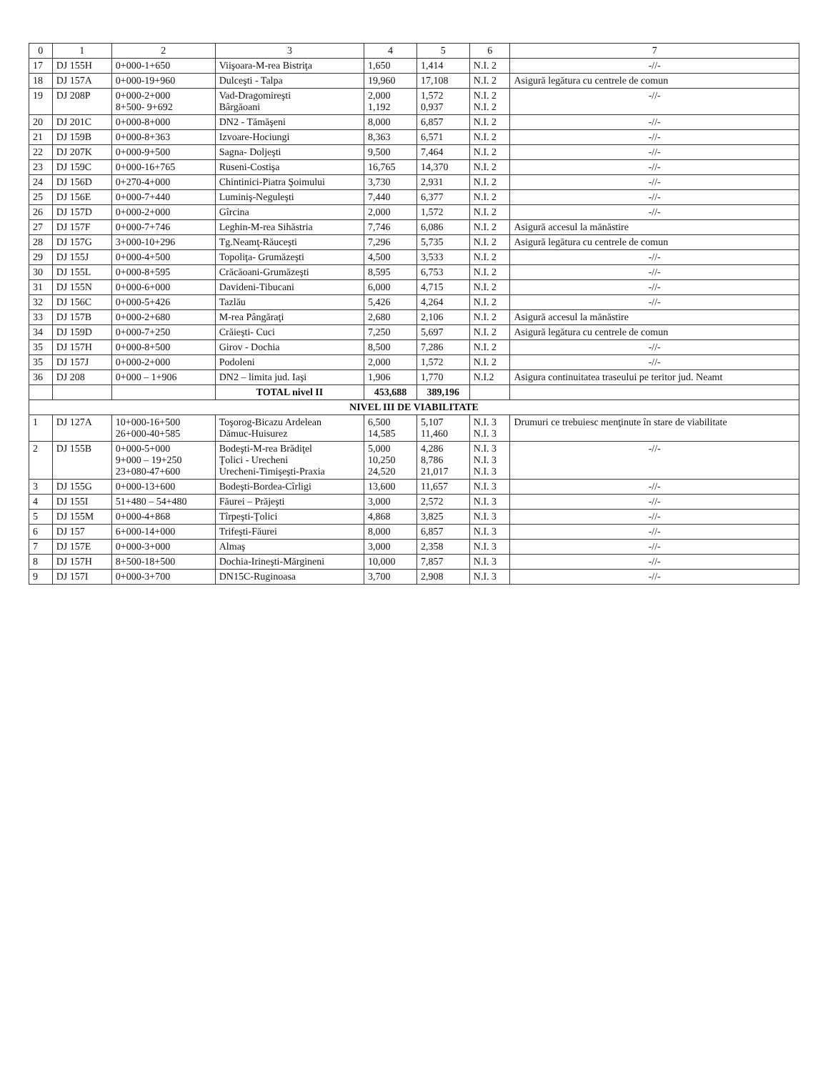| 0 | 1 | 2 | 3 | 4 | 5 | 6 | 7 |
| --- | --- | --- | --- | --- | --- | --- | --- |
| 17 | DJ 155H | 0+000-1+650 | Viişoara-M-rea Bistriţa | 1,650 | 1,414 | N.I. 2 | -//- |
| 18 | DJ 157A | 0+000-19+960 | Dulceşti - Talpa | 19,960 | 17,108 | N.I. 2 | Asigură legătura cu centrele de comun |
| 19 | DJ 208P | 0+000-2+000 8+500- 9+692 | Vad-Dragomireşti Bârgăoani | 2,000 1,192 | 1,572 0,937 | N.I. 2 N.I. 2 | -//- |
| 20 | DJ 201C | 0+000-8+000 | DN2 - Tămăşeni | 8,000 | 6,857 | N.I. 2 | -//- |
| 21 | DJ 159B | 0+000-8+363 | Izvoare-Hociungi | 8,363 | 6,571 | N.I. 2 | -//- |
| 22 | DJ 207K | 0+000-9+500 | Sagna- Doljeşti | 9,500 | 7,464 | N.I. 2 | -//- |
| 23 | DJ 159C | 0+000-16+765 | Ruseni-Costişa | 16,765 | 14,370 | N.I. 2 | -//- |
| 24 | DJ 156D | 0+270-4+000 | Chintinici-Piatra Şoimului | 3,730 | 2,931 | N.I. 2 | -//- |
| 25 | DJ 156E | 0+000-7+440 | Luminiş-Neguleşti | 7,440 | 6,377 | N.I. 2 | -//- |
| 26 | DJ 157D | 0+000-2+000 | Gîrcina | 2,000 | 1,572 | N.I. 2 | -//- |
| 27 | DJ 157F | 0+000-7+746 | Leghin-M-rea Sihăstria | 7,746 | 6,086 | N.I. 2 | Asigură accesul la mănăstire |
| 28 | DJ 157G | 3+000-10+296 | Tg.Neamţ-Răuceşti | 7,296 | 5,735 | N.I. 2 | Asigură legătura cu centrele de comun |
| 29 | DJ 155J | 0+000-4+500 | Topoliţa- Grumăzeşti | 4,500 | 3,533 | N.I. 2 | -//- |
| 30 | DJ 155L | 0+000-8+595 | Crăcăoani-Grumăzeşti | 8,595 | 6,753 | N.I. 2 | -//- |
| 31 | DJ 155N | 0+000-6+000 | Davideni-Tibucani | 6,000 | 4,715 | N.I. 2 | -//- |
| 32 | DJ 156C | 0+000-5+426 | Tazlău | 5,426 | 4,264 | N.I. 2 | -//- |
| 33 | DJ 157B | 0+000-2+680 | M-rea Pângăraţi | 2,680 | 2,106 | N.I. 2 | Asigură accesul la mănăstire |
| 34 | DJ 159D | 0+000-7+250 | Crăieşti- Cuci | 7,250 | 5,697 | N.I. 2 | Asigură legătura cu centrele de comun |
| 35 | DJ 157H | 0+000-8+500 | Girov - Dochia | 8,500 | 7,286 | N.I. 2 | -//- |
| 35 | DJ 157J | 0+000-2+000 | Podoleni | 2,000 | 1,572 | N.I. 2 | -//- |
| 36 | DJ 208 | 0+000 – 1+906 | DN2 – limita jud. Iaşi | 1,906 | 1,770 | N.I.2 | Asigura continuitatea traseului pe teritor jud. Neamt |
| | | | TOTAL nivel II | 453,688 | 389,196 | | |
| NIVEL III DE VIABILITATE | | | | | | | |
| 1 | DJ 127A | 10+000-16+500 26+000-40+585 | Toşorog-Bicazu Ardelean Dămuc-Huisurez | 6,500 14,585 | 5,107 11,460 | N.I. 3 N.I. 3 | Drumuri ce trebuiesc menţinute în stare de viabilitate |
| 2 | DJ 155B | 0+000-5+000 9+000 – 19+250 23+080-47+600 | Bodeşti-M-rea Brădiţel Ţolici - Urecheni Urecheni-Timişeşti-Praxia | 5,000 10,250 24,520 | 4,286 8,786 21,017 | N.I. 3 N.I. 3 N.I. 3 | -//- |
| 3 | DJ 155G | 0+000-13+600 | Bodeşti-Bordea-Cîrligi | 13,600 | 11,657 | N.I. 3 | -//- |
| 4 | DJ 155I | 51+480 – 54+480 | Făurei – Prăjeşti | 3,000 | 2,572 | N.I. 3 | -//- |
| 5 | DJ 155M | 0+000-4+868 | Tîrpeşti-Ţolici | 4,868 | 3,825 | N.I. 3 | -//- |
| 6 | DJ 157 | 6+000-14+000 | Trifeşti-Făurei | 8,000 | 6,857 | N.I. 3 | -//- |
| 7 | DJ 157E | 0+000-3+000 | Almaş | 3,000 | 2,358 | N.I. 3 | -//- |
| 8 | DJ 157H | 8+500-18+500 | Dochia-Irineşti-Mărgineni | 10,000 | 7,857 | N.I. 3 | -//- |
| 9 | DJ 157I | 0+000-3+700 | DN15C-Ruginoasa | 3,700 | 2,908 | N.I. 3 | -//- |